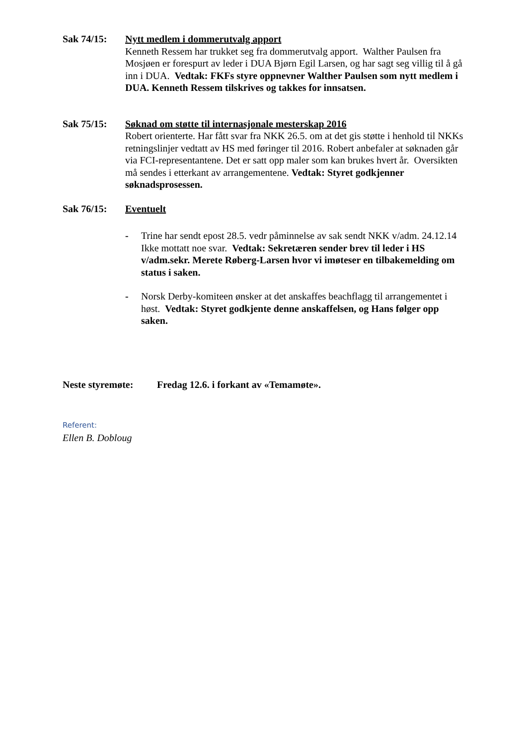Sak 74/15: Nytt medlem i dommerutvalg apport
Kenneth Ressem har trukket seg fra dommerutvalg apport. Walther Paulsen fra Mosjøen er forespurt av leder i DUA Bjørn Egil Larsen, og har sagt seg villig til å gå inn i DUA. Vedtak: FKFs styre oppnevner Walther Paulsen som nytt medlem i DUA. Kenneth Ressem tilskrives og takkes for innsatsen.
Sak 75/15: Søknad om støtte til internasjonale mesterskap 2016
Robert orienterte. Har fått svar fra NKK 26.5. om at det gis støtte i henhold til NKKs retningslinjer vedtatt av HS med føringer til 2016. Robert anbefaler at søknaden går via FCI-representantene. Det er satt opp maler som kan brukes hvert år. Oversikten må sendes i etterkant av arrangementene. Vedtak: Styret godkjenner søknadsprosessen.
Sak 76/15: Eventuelt
- Trine har sendt epost 28.5. vedr påminnelse av sak sendt NKK v/adm. 24.12.14 Ikke mottatt noe svar. Vedtak: Sekretæren sender brev til leder i HS v/adm.sekr. Merete Røberg-Larsen hvor vi imøteser en tilbakemelding om status i saken.
- Norsk Derby-komiteen ønsker at det anskaffes beachflagg til arrangementet i høst. Vedtak: Styret godkjente denne anskaffelsen, og Hans følger opp saken.
Neste styremøte: Fredag 12.6. i forkant av «Temamøte».
Referent:
Ellen B. Dobloug